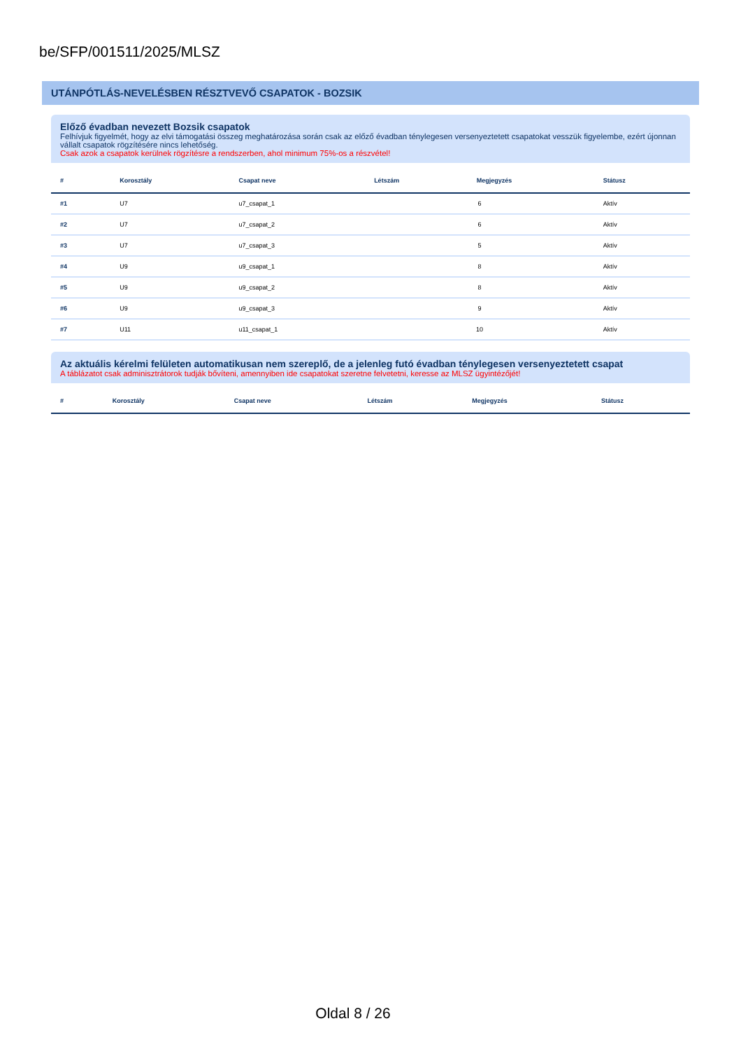be/SFP/001511/2025/MLSZ
UTÁNPÓTLÁS-NEVELÉSBEN RÉSZTVEVŐ CSAPATOK - BOZSIK
Előző évadban nevezett Bozsik csapatok
Felhívjuk figyelmét, hogy az elvi támogatási összeg meghatározása során csak az előző évadban ténylegesen versenyeztetett csapatokat vesszük figyelembe, ezért újonnan vállalt csapatok rögzítésére nincs lehetőség.
Csak azok a csapatok kerülnek rögzítésre a rendszerben, ahol minimum 75%-os a részvétel!
| # | Korosztály | Csapat neve | Létszám | Megjegyzés | Státusz |
| --- | --- | --- | --- | --- | --- |
| #1 | U7 | u7_csapat_1 | 6 | | Aktív |
| #2 | U7 | u7_csapat_2 | 6 | | Aktív |
| #3 | U7 | u7_csapat_3 | 5 | | Aktív |
| #4 | U9 | u9_csapat_1 | 8 | | Aktív |
| #5 | U9 | u9_csapat_2 | 8 | | Aktív |
| #6 | U9 | u9_csapat_3 | 9 | | Aktív |
| #7 | U11 | u11_csapat_1 | 10 | | Aktív |
Az aktuális kérelmi felületen automatikusan nem szereplő, de a jelenleg futó évadban ténylegesen versenyeztetett csapat
A táblázatot csak adminisztrátorok tudják bővíteni, amennyiben ide csapatokat szeretne felvetetni, keresse az MLSZ ügyintézőjét!
| # | Korosztály | Csapat neve | Létszám | Megjegyzés | Státusz |
| --- | --- | --- | --- | --- | --- |
Oldal 8 / 26